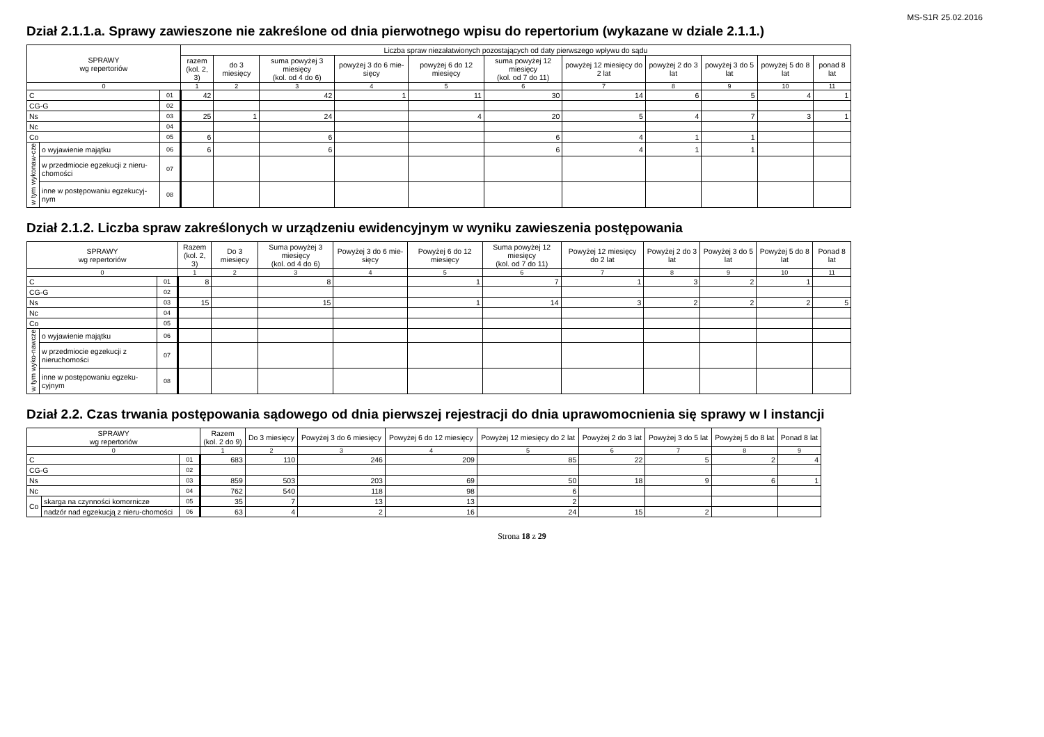MS-S1R 25.02.2016
Dział 2.1.1.a. Sprawy zawieszone nie zakreślone od dnia pierwotnego wpisu do repertorium (wykazane w dziale 2.1.1.)
| SPRAWY wg repertoriów | | | Liczba spraw niezałatwionych pozostających od daty pierwszego wpływu do sądu | | | | | | | | | | |
| --- | --- | --- | --- | --- | --- | --- | --- | --- | --- | --- | --- | --- | --- |
| | | | razem (kol. 2, 3) | do 3 miesięcy | suma powyżej 3 miesięcy (kol. od 4 do 6) | powyżej 3 do 6 mie-sięcy | powyżej 6 do 12 miesięcy | suma powyżej 12 miesięcy (kol. od 7 do 11) | powyżej 12 miesięcy do 2 lat | powyżej 2 do 3 lat | powyżej 3 do 5 lat | powyżej 5 do 8 lat | ponad 8 lat |
| 0 | | | 1 | 2 | 3 | 4 | 5 | 6 | 7 | 8 | 9 | 10 | 11 |
| C | | 01 | 42 | | 42 | 1 | 11 | 30 | 14 | 6 | 5 | 4 | 1 |
| CG-G | | 02 | | | | | | | | | | | |
| Ns | | 03 | 25 | 1 | 24 | | 4 | 20 | 5 | 4 | 7 | 3 | 1 |
| Nc | | 04 | | | | | | | | | | | |
| Co | | 05 | 6 | | 6 | | | 6 | 4 | 1 | 1 | | |
| w tym wykonaw-cze | o wyjawienie majątku | 06 | 6 | | 6 | | | 6 | 4 | 1 | 1 | | |
| | w przedmiocie egzekucji z nieru-chomości | 07 | | | | | | | | | | | |
| | inne w postępowaniu egzekucyj-nym | 08 | | | | | | | | | | | |
Dział 2.1.2. Liczba spraw zakreślonych w urządzeniu ewidencyjnym w wyniku zawieszenia postępowania
| SPRAWY wg repertoriów | | | Razem (kol. 2, 3) | Do 3 miesięcy | Suma powyżej 3 miesięcy (kol. od 4 do 6) | Powyżej 3 do 6 mie-sięcy | Powyżej 6 do 12 miesięcy | Suma powyżej 12 miesięcy (kol. od 7 do 11) | Powyżej 12 miesięcy do 2 lat | Powyżej 2 do 3 lat | Powyżej 3 do 5 lat | Powyżej 5 do 8 lat | Ponad 8 lat |
| --- | --- | --- | --- | --- | --- | --- | --- | --- | --- | --- | --- | --- | --- |
| 0 | | | 1 | 2 | 3 | 4 | 5 | 6 | 7 | 8 | 9 | 10 | 11 |
| C | | 01 | 8 | | 8 | | 1 | 7 | 1 | 3 | 2 | 1 | |
| CG-G | | 02 | | | | | | | | | | | |
| Ns | | 03 | 15 | | 15 | | 1 | 14 | 3 | 2 | 2 | 2 | 5 |
| Nc | | 04 | | | | | | | | | | | |
| Co | | 05 | | | | | | | | | | | |
| w tym wyko-nawcze | o wyjawienie majątku | 06 | | | | | | | | | | | |
| | w przedmiocie egzekucji z nieruchomości | 07 | | | | | | | | | | | |
| | inne w postępowaniu egzeku-cyjnym | 08 | | | | | | | | | | | |
Dział 2.2. Czas trwania postępowania sądowego od dnia pierwszej rejestracji do dnia uprawomocnienia się sprawy w I instancji
| SPRAWY wg repertoriów | | | Razem (kol. 2 do 9) | Do 3 miesięcy | Powyżej 3 do 6 miesięcy | Powyżej 6 do 12 miesięcy | Powyżej 12 miesięcy do 2 lat | Powyżej 2 do 3 lat | Powyżej 3 do 5 lat | Powyżej 5 do 8 lat | Ponad 8 lat |
| --- | --- | --- | --- | --- | --- | --- | --- | --- | --- | --- | --- |
| 0 | | | 1 | 2 | 3 | 4 | 5 | 6 | 7 | 8 | 9 |
| C | | 01 | 683 | 110 | 246 | 209 | 85 | 22 | 5 | 2 | 4 |
| CG-G | | 02 | | | | | | | | | |
| Ns | | 03 | 859 | 503 | 203 | 69 | 50 | 18 | 9 | 6 | 1 |
| Nc | | 04 | 762 | 540 | 118 | 98 | 6 | | | | |
| Co | skarga na czynności komornicze | 05 | 35 | 7 | 13 | 13 | 2 | | | | |
| | nadzór nad egzekucją z nieru-chomości | 06 | 63 | 4 | 2 | 16 | 24 | 15 | 2 | | |
Strona 18 z 29